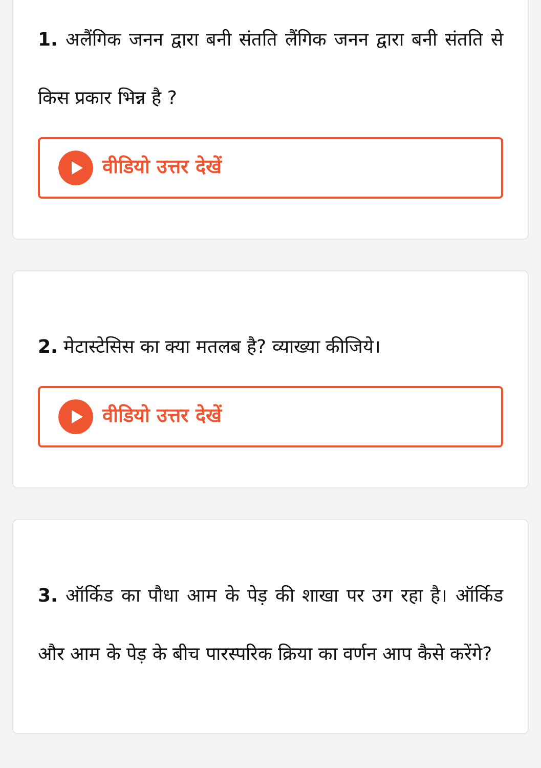1. अलैंगिक जनन द्वारा बनी संतति लैंगिक जनन द्वारा बनी संतति से किस प्रकार भिन्न है ?
वीडियो उत्तर देखें
2. मेटास्टेसिस का क्या मतलब है? व्याख्या कीजिये।
वीडियो उत्तर देखें
3. ऑर्किड का पौधा आम के पेड़ की शाखा पर उग रहा है। ऑर्किड और आम के पेड़ के बीच पारस्परिक क्रिया का वर्णन आप कैसे करेंगे?